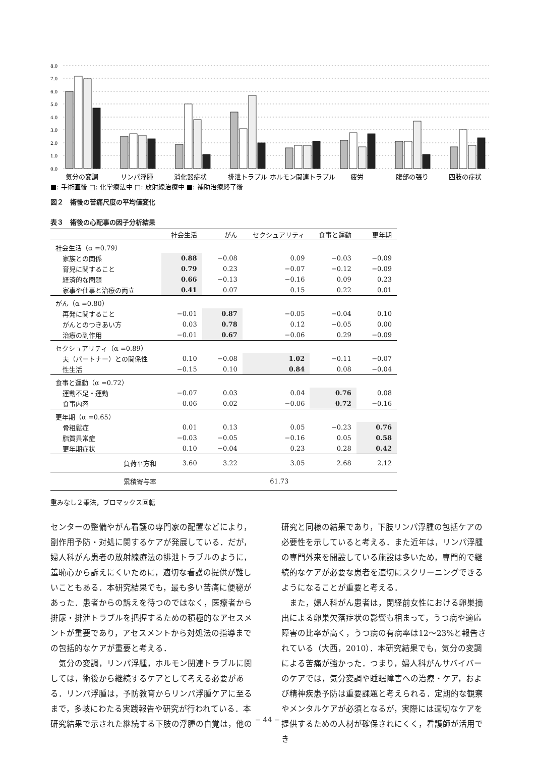8.0
7.0
6.0
5.0
4.0
3.0
2.0
1.0
0.0
気分の変調
リンパ浮腫
消化器症状
排泄トラブル
ホルモン関連トラブル
疲労
腹部の張り
四肢の症状
■: 手術直後 □: 化学療法中 □: 放射線治療中 ■: 補助治療終了後
図２　術後の苦痛尺度の平均値変化
表３　術後の心配事の因子分析結果
| | 社会生活 | がん | セクシュアリティ | 食事と運動 | 更年期 |
| --- | --- | --- | --- | --- | --- |
| 社会生活（α =0.79） | | | | | |
| 家族との関係 | 0.88 | −0.08 | 0.09 | −0.03 | −0.09 |
| 育児に関すること | 0.79 | 0.23 | −0.07 | −0.12 | −0.09 |
| 経済的な問題 | 0.66 | −0.13 | −0.16 | 0.09 | 0.23 |
| 家事や仕事と治療の両立 | 0.41 | 0.07 | 0.15 | 0.22 | 0.01 |
| がん（α =0.80） | | | | | |
| 再発に関すること | −0.01 | 0.87 | −0.05 | −0.04 | 0.10 |
| がんとのつきあい方 | 0.03 | 0.78 | 0.12 | −0.05 | 0.00 |
| 治療の副作用 | −0.01 | 0.67 | −0.06 | 0.29 | −0.09 |
| セクシュアリティ（α =0.89） | | | | | |
| 夫（パートナー）との関係性 | 0.10 | −0.08 | 1.02 | −0.11 | −0.07 |
| 性生活 | −0.15 | 0.10 | 0.84 | 0.08 | −0.04 |
| 食事と運動（α =0.72） | | | | | |
| 運動不足・運動 | −0.07 | 0.03 | 0.04 | 0.76 | 0.08 |
| 食事内容 | 0.06 | 0.02 | −0.06 | 0.72 | −0.16 |
| 更年期（α =0.65） | | | | | |
| 骨粗鬆症 | 0.01 | 0.13 | 0.05 | −0.23 | 0.76 |
| 脂質異常症 | −0.03 | −0.05 | −0.16 | 0.05 | 0.58 |
| 更年期症状 | 0.10 | −0.04 | 0.23 | 0.28 | 0.42 |
| 負荷平方和 | 3.60 | 3.22 | 3.05 | 2.68 | 2.12 |
| 累積寄与率 | 61.73 | | | | |
重みなし２乗法，プロマックス回転
センターの整備やがん看護の専門家の配置などにより，副作用予防・対処に関するケアが発展している．だが，婦人科がん患者の放射線療法の排泄トラブルのように，羞恥心から訴えにくいために，適切な看護の提供が難しいこともある．本研究結果でも，最も多い苦痛に便秘があった．患者からの訴えを待つのではなく，医療者から排尿・排泄トラブルを把握するための積極的なアセスメントが重要であり，アセスメントから対処法の指導までの包括的なケアが重要と考える．
　気分の変調，リンパ浮腫，ホルモン関連トラブルに関しては，術後から継続するケアとして考える必要がある．リンパ浮腫は，予防教育からリンパ浮腫ケアに至るまで，多岐にわたる実践報告や研究が行われている．本研究結果で示された継続する下肢の浮腫の自覚は，他の
研究と同様の結果であり，下肢リンパ浮腫の包括ケアの必要性を示していると考える．また近年は，リンパ浮腫の専門外来を開設している施設は多いため，専門的で継続的なケアが必要な患者を適切にスクリーニングできるようになることが重要と考える．
　また，婦人科がん患者は，閉経前女性における卵巣摘出による卵巣欠落症状の影響も相まって，うつ病や適応障害の比率が高く，うつ病の有病率は12〜23%と報告されている（大西，2010）．本研究結果でも，気分の変調による苦痛が強かった．つまり，婦人科がんサバイバーのケアでは，気分変調や睡眠障害への治療・ケア，および精神疾患予防は重要課題と考えられる．定期的な観察やメンタルケアが必須となるが，実際には適切なケアを提供するための人材が確保されにくく，看護師が活用でき
− 44 −